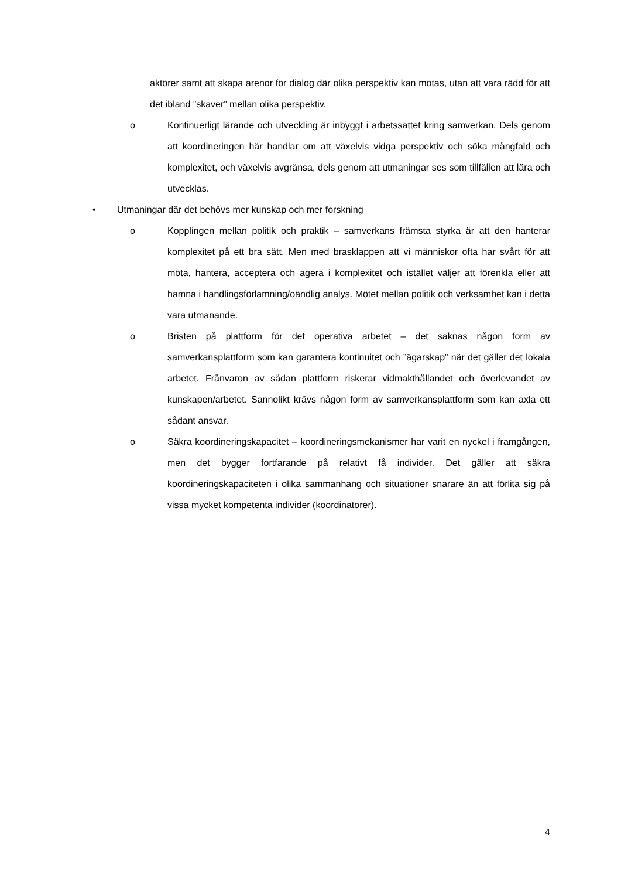aktörer samt att skapa arenor för dialog där olika perspektiv kan mötas, utan att vara rädd för att det ibland ”skaver” mellan olika perspektiv.
o Kontinuerligt lärande och utveckling är inbyggt i arbetssättet kring samverkan. Dels genom att koordineringen här handlar om att växelvis vidga perspektiv och söka mångfald och komplexitet, och växelvis avgränsa, dels genom att utmaningar ses som tillfällen att lära och utvecklas.
• Utmaningar där det behövs mer kunskap och mer forskning
o Kopplingen mellan politik och praktik – samverkans främsta styrka är att den hanterar komplexitet på ett bra sätt. Men med brasklappen att vi människor ofta har svårt för att möta, hantera, acceptera och agera i komplexitet och istället väljer att förenkla eller att hamna i handlingsförlamning/oändlig analys. Mötet mellan politik och verksamhet kan i detta vara utmanande.
o Bristen på plattform för det operativa arbetet – det saknas någon form av samverkansplattform som kan garantera kontinuitet och ”ägarskap” när det gäller det lokala arbetet. Frånvaron av sådan plattform riskerar vidmakthållandet och överlevandet av kunskapen/arbetet. Sannolikt krävs någon form av samverkansplattform som kan axla ett sådant ansvar.
o Säkra koordineringskapacitet – koordineringsmekanismer har varit en nyckel i framgången, men det bygger fortfarande på relativt få individer. Det gäller att säkra koordineringskapaciteten i olika sammanhang och situationer snarare än att förlita sig på vissa mycket kompetenta individer (koordinatorer).
4